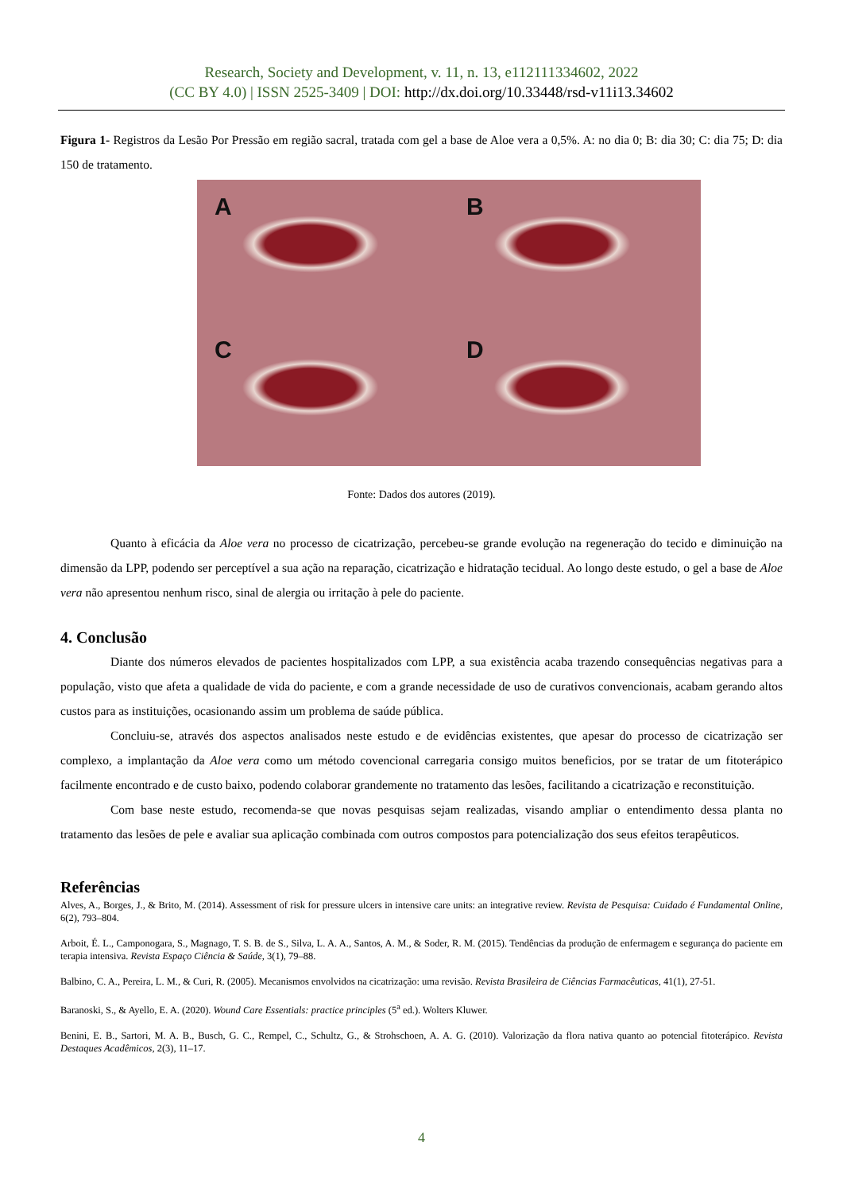Research, Society and Development, v. 11, n. 13, e112111334602, 2022
(CC BY 4.0) | ISSN 2525-3409 | DOI: http://dx.doi.org/10.33448/rsd-v11i13.34602
Figura 1- Registros da Lesão Por Pressão em região sacral, tratada com gel a base de Aloe vera a 0,5%. A: no dia 0; B: dia 30; C: dia 75; D: dia 150 de tratamento.
A
B
C
D
Fonte: Dados dos autores (2019).
Quanto à eficácia da Aloe vera no processo de cicatrização, percebeu-se grande evolução na regeneração do tecido e diminuição na dimensão da LPP, podendo ser perceptível a sua ação na reparação, cicatrização e hidratação tecidual. Ao longo deste estudo, o gel a base de Aloe vera não apresentou nenhum risco, sinal de alergia ou irritação à pele do paciente.
4. Conclusão
Diante dos números elevados de pacientes hospitalizados com LPP, a sua existência acaba trazendo consequências negativas para a população, visto que afeta a qualidade de vida do paciente, e com a grande necessidade de uso de curativos convencionais, acabam gerando altos custos para as instituições, ocasionando assim um problema de saúde pública.
Concluiu-se, através dos aspectos analisados neste estudo e de evidências existentes, que apesar do processo de cicatrização ser complexo, a implantação da Aloe vera como um método covencional carregaria consigo muitos beneficios, por se tratar de um fitoterápico facilmente encontrado e de custo baixo, podendo colaborar grandemente no tratamento das lesões, facilitando a cicatrização e reconstituição.
Com base neste estudo, recomenda-se que novas pesquisas sejam realizadas, visando ampliar o entendimento dessa planta no tratamento das lesões de pele e avaliar sua aplicação combinada com outros compostos para potencialização dos seus efeitos terapêuticos.
Referências
Alves, A., Borges, J., & Brito, M. (2014). Assessment of risk for pressure ulcers in intensive care units: an integrative review. Revista de Pesquisa: Cuidado é Fundamental Online, 6(2), 793–804.
Arboit, É. L., Camponogara, S., Magnago, T. S. B. de S., Silva, L. A. A., Santos, A. M., & Soder, R. M. (2015). Tendências da produção de enfermagem e segurança do paciente em terapia intensiva. Revista Espaço Ciência & Saúde, 3(1), 79–88.
Balbino, C. A., Pereira, L. M., & Curi, R. (2005). Mecanismos envolvidos na cicatrização: uma revisão. Revista Brasileira de Ciências Farmacêuticas, 41(1), 27-51.
Baranoski, S., & Ayello, E. A. (2020). Wound Care Essentials: practice principles (5<sup>a</sup> ed.). Wolters Kluwer.
Benini, E. B., Sartori, M. A. B., Busch, G. C., Rempel, C., Schultz, G., & Strohschoen, A. A. G. (2010). Valorização da flora nativa quanto ao potencial fitoterápico. Revista Destaques Acadêmicos, 2(3), 11–17.
4